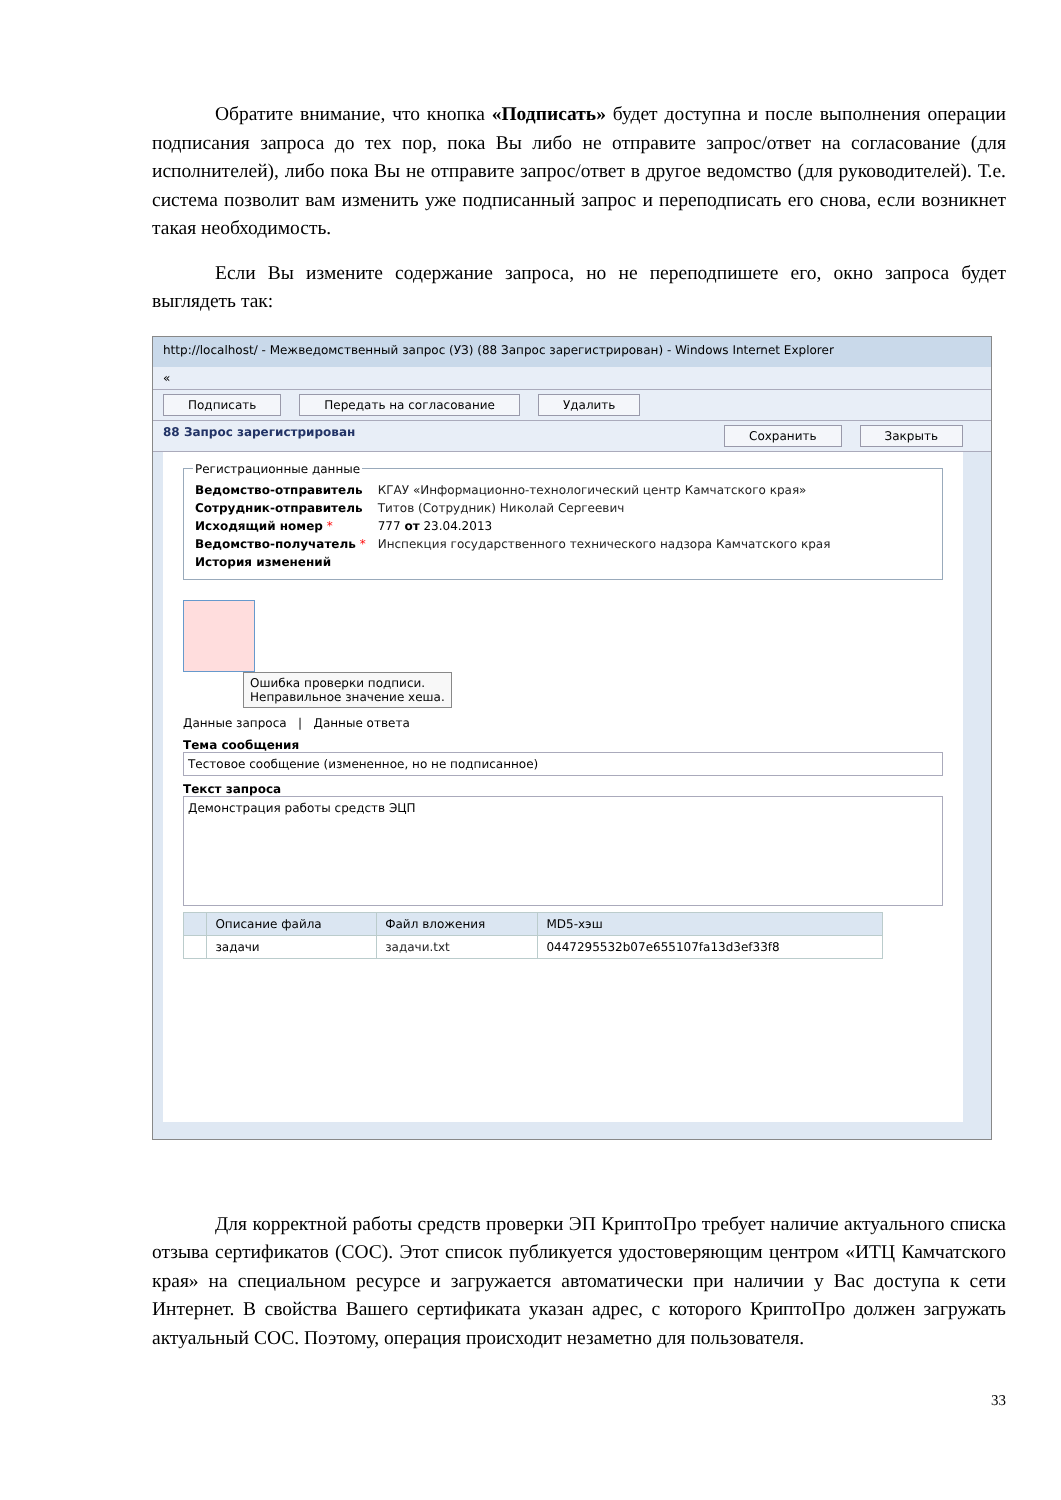Обратите внимание, что кнопка «Подписать» будет доступна и после выполнения операции подписания запроса до тех пор, пока Вы либо не отправите запрос/ответ на согласование (для исполнителей), либо пока Вы не отправите запрос/ответ в другое ведомство (для руководителей). Т.е. система позволит вам изменить уже подписанный запрос и переподписать его снова, если возникнет такая необходимость.
Если Вы измените содержание запроса, но не переподпишете его, окно запроса будет выглядеть так:
http://localhost/ - Межведомственный запрос (УЗ) (88 Запрос зарегистрирован) - Windows Internet Explorer
«
Подписать Передать на согласование Удалить
88 Запрос зарегистрирован Сохранить Закрыть
Регистрационные данные
| Ведомство-отправитель | КГАУ «Информационно-технологический центр Камчатского края» |
| Сотрудник-отправитель | Титов (Сотрудник) Николай Сергеевич |
| Исходящий номер * | 777 от 23.04.2013 |
| Ведомство-получатель * | Инспекция государственного технического надзора Камчатского края |
| История изменений | |
Ошибка проверки подписи.
Неправильное значение хеша.
Данные запроса | Данные ответа
Тема сообщения
Тестовое сообщение (измененное, но не подписанное)
Текст запроса
Демонстрация работы средств ЭЦП
| | Описание файла | Файл вложения | MD5-хэш |
| --- | --- | --- | --- |
| | задачи | задачи.txt | 0447295532b07e655107fa13d3ef33f8 |
Для корректной работы средств проверки ЭП КриптоПро требует наличие актуального списка отзыва сертификатов (СОС). Этот список публикуется удостоверяющим центром «ИТЦ Камчатского края» на специальном ресурсе и загружается автоматически при наличии у Вас доступа к сети Интернет. В свойства Вашего сертификата указан адрес, с которого КриптоПро должен загружать актуальный СОС. Поэтому, операция происходит незаметно для пользователя.
33